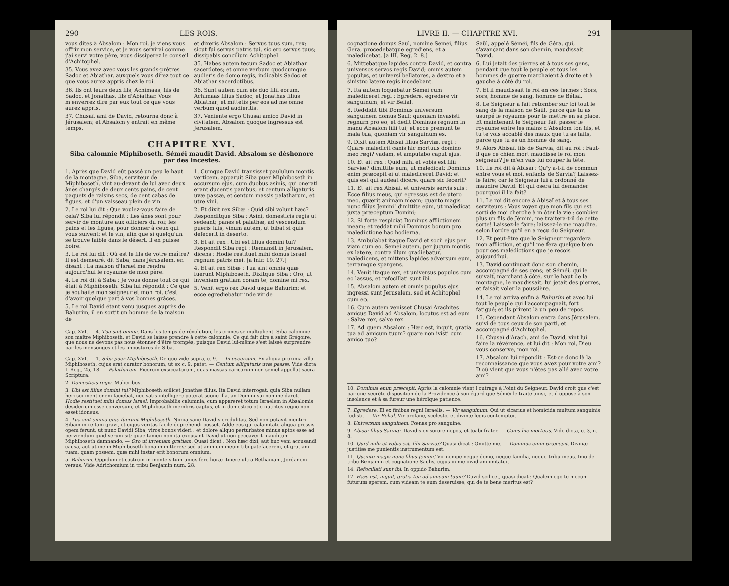290 LES ROIS.
vous dites à Absalom : Mon roi, je viens vous offrir mon service, et je vous servirai comme j'ai servi votre père, vous dissiperez le conseil d'Achitophel.
35. Vous avez avec vous les grands-prêtres Sadoc et Abiathar, auxquels vous direz tout ce que vous aurez appris chez le roi.
36. Ils ont leurs deux fils, Achimaas, fils de Sadoc, et Jonathas, fils d'Abiathar. Vous m'enverrez dire par eux tout ce que vous aurez appris.
37. Chusaï, ami de David, retourna donc à Jérusalem; et Absalom y entrait en même temps.
et dixeris Absalom : Servus tuus sum, rex; sicut fui servus patris tui, sic ero servus tuus; dissipabis concilium Achitophel.
35. Habes autem tecum Sadoc et Abiathar sacerdotes; et omne verbum quodcumque audieris de domo regis, indicabis Sadoc et Abiathar sacerdotibus.
36. Sunt autem cum eis duo filii eorum, Achimaas filius Sadoc, et Jonathas filius Abiathar; et mittetis per eos ad me omne verbum quod audieritis.
37. Veniente ergo Chusai amico David in civitatem, Absalom quoque ingressus est Jerusalem.
CHAPITRE XVI.
Siba calomnie Miphiboseth. Séméi maudit David. Absalom se déshonore par des incestes.
1. Après que David eût passé un peu le haut de la montagne, Siba, serviteur de Miphiboseth, vint au-devant de lui avec deux ânes chargés de deux cents pains, de cent paquets de raisins secs, de cent cabas de figues, et d'un vaisseau plein de vin.
2. Le roi lui dit : Que voulez-vous faire de cela? Siba lui répondit : Les ânes sont pour servir de monture aux officiers du roi; les pains et les figues, pour donner à ceux qui vous suivent; et le vin, afin que si quelqu'un se trouve faible dans le désert, il en puisse boire.
3. Le roi lui dit : Où est le fils de votre maître? Il est demeuré, dit Saba, dans Jérusalem, en disant : La maison d'Israël me rendra aujourd'hui le royaume de mon père.
4. Le roi dit à Saba : Je vous donne tout ce qui était à Miphiboseth. Siba lui répondit : Ce que je souhaite mon seigneur et mon roi, c'est d'avoir quelque part à vos bonnes grâces.
5. Le roi David étant venu jusques auprès de Bahurim, il en sortit un homme de la maison de
1. Cumque David transisset paululum montis verticem, apparuit Siba puer Miphiboseth in occursum ejus, cum duobus asinis, qui onerati erant ducentis panibus, et centum alligaturis uvæ passæ, et centum massis palatharum, et utre vini.
2. Et dixit rex Sibæ : Quid sibi volunt hæc? Responditque Siba : Asini, domesticis regis ut sedeant; panes et palathæ, ad vescendum pueris tuis, vinum autem, ut bibat si quis defecerit in deserto.
3. Et ait rex : Ubi est filius domini tui? Respondit Siba regi : Remansit in Jerusalem, dicens : Hodie restituet mihi domus Israel regnum patris mei. [a Infr. 19. 27.]
4. Et ait rex Sibæ : Tua sint omnia quæ fuerunt Miphiboseth. Dixitque Siba : Oro, ut inveniam gratiam coram te, domine mi rex.
5. Venit ergo rex David usque Bahurim; et ecce egrediebatur inde vir de
Cap. XVI. — 4. Tua sint omnia. Dans les temps de révolution, les crimes se multiplient. Siba calomnie son maître Miphiboseth, et David se laisse prendre à cette calomnie. Ce qui fait dire à saint Grégoire, que nous ne devons pas nous étonner d'être trompés, puisque David lui-même s'est laissé surprendre par les mensonges et les impostures de Siba.
Cap. XVI. — 1. Siba puer Miphiboseth. De quo vide supra, c. 9. — In occursum. Ex aliqua proxima villa Miphiboseth, cujus erat curator bonorum, ut ex c. 9, patet. — Centum alligaturis uvæ passæ. Vide dicta I. Reg., 25, 18. — Palatharum. Ficorum exsiccatorum, quas massas caricarum non semel appellat sacra Scriptura.
2. Domesticis regis. Mulicribus.
3. Ubi est filius domini tui? Miphiboseth scilicet Jonathæ filius. Ita David interrogat, quia Siba nullam heri sui mentionem faciebat, nec satis intelligere poterat suone illa, an Domini sui nomine daret. — Hodie restituet mihi domus Israel. Improbabilis calumnia, cum appareret totum Israelem in Absalomis desiderium esse conversum, et Miphiboseth membris captus, et in domestico otio nutritus regno non esset idoneus.
4. Tua sint omnia quæ fuerunt Miphiboseth. Nimia sane Davidis credulitas. Sed non putavit mentiri Sibam in re tam gravi, et cujus veritas facile deprehendi posset. Adde eos qui calamitate aliqua pressis opem ferunt, ut nunc Davidi Siba, viros bonos videri : et dolore aliquo perturbatos minus aptos esse ad perviendum quid verum sit; quae tamen non ita excusant David ut non peccaverit inauditum Miphiboseth damnando. — Oro ut inveniam gratiam. Quasi dicat : Non hæc dixi, aut huc veni accusandi causa, aut ut me in Miphiboseth bona immitteres; sed ut animum meum tibi patefacerem, et gratiam tuam, quam possem, quæ mihi instar erit bonorum omnium.
5. Bahurim. Oppidum et castrum in monte situm unius fere horæ itinere ultra Bethaniam, Jordanem versus. Vide Adrichomium in tribu Benjamin num. 28.
LIVRE II. — CHAPITRE XVI. 291
cognatione domus Saul, nomine Semei, filius Gera, procedebatque egrediens, et a maledicebat, [a III. Reg. 2. 8.]
6. Mittebatque lapides contra David, et contra universos servos regis David; omnis autem populus, et universi bellatores, a dextro et a sinistro latere regis incedebant.
7. Ita autem loquebatur Semei cum malediceret regi : Egredere, egredere vir sanguinum, et vir Belial.
8. Reddidit tibi Dominus universum sanguinem domus Saul; quoniam invasisti regnum pro eo, et dedit Dominus regnum in manu Absalom filii tui; et ecce premunt te mala tua, quoniam vir sanguinum es.
9. Dixit autem Abisai filius Sarviæ, regi : Quare maledicit canis hic mortuus domino meo regi? vadam, et amputabo caput ejus.
10. Et ait rex : Quid mihi et vobis est filii Sarviæ? dimittite eum, ut maledicat; Dominus enim præcepit ei ut malediceret David; et quis est qui audeat dicere, quare sic fecerit?
11. Et ait rex Abisai, et universis servis suis : Ecce filius meus, qui egressus est de utero meo, quærit animam meam; quanto magis nunc filius Jemini! dimittite eum, ut maledicat juxta præceptum Domini;
12. Si forte respiciat Dominus afflictionem meam; et reddat mihi Dominus bonum pro maledictione hac hodierna.
13. Ambulabat itaque David et socii ejus per viam cum eo. Semei autem, per jugum montis ex latere, contra illum gradiebatur, maledicens, et mittens lapides adversum eum, terramque spargens.
14. Venit itaque rex, et universus populus cum eo lassus, et refocillati sunt ibi.
15. Absalom autem et omnis populus ejus ingressi sunt Jerusalem, sed et Achitophel cum eo.
16. Cum autem venisset Chusai Arachites amicus David ad Absalom, locutus est ad eum : Salve rex, salve rex.
17. Ad quem Absalom : Hæc est, inquit, gratia tua ad amicum tuum? quare non ivisti cum amico tuo?
Saül, appelé Séméi, fils de Géra, qui, s'avançant dans son chemin, maudissait David,
6. Lui jetait des pierres et à tous ses gens, pendant que tout le peuple et tous les hommes de guerre marchaient à droite et à gauche à côté du roi.
7. Et il maudissait le roi en ces termes : Sors, sors, homme de sang, homme de Bélial.
8. Le Seigneur a fait retomber sur toi tout le sang de la maison de Saül, parce que tu as usurpé le royaume pour te mettre en sa place. Et maintenant le Seigneur fait passer le royaume entre les mains d'Absalom ton fils, et tu te vois accablé des maux que tu as faits, parce que tu es un homme de sang.
9. Alors Abisaï, fils de Sarvia, dit au roi : Faut-il que ce chien mort maudisse le roi mon seigneur? Je m'en vais lui couper la tête.
10. Le roi dit à Abisaï : Qu'y a-t-il de commun entre vous et moi, enfants de Sarvia? Laissez-le faire; car le Seigneur lui a ordonné de maudire David. Et qui osera lui demander pourquoi il l'a fait?
11. Le roi dit encore à Abisaï et à tous ses serviteurs : Vous voyez que mon fils qui est sorti de moi cherche à m'ôter la vie : combien plus un fils de Jémini, me traitera-t-il de cette sorte! Laissez-le faire; laissez-le me maudire, selon l'ordre qu'il en a reçu du Seigneur.
12. Et peut-être que le Seigneur regardera mon affliction, et qu'il me fera quelque bien pour ces malédictions que je reçois aujourd'hui.
13. David continuait donc son chemin, accompagné de ses gens; et Séméi, qui le suivait, marchant à côté, sur le haut de la montagne, le maudissait, lui jetait des pierres, et faisait voler la poussière.
14. Le roi arriva enfin à Bahurim et avec lui tout le peuple qui l'accompagnait, fort fatigué; et ils prirent là un peu de repos.
15. Cependant Absalom entra dans Jérusalem, suivi de tous ceux de son parti, et accompagné d'Achitophel.
16. Chusaï d'Arach, ami de David, vint lui faire la révérence, et lui dit : Mon roi, Dieu vous conserve, mon roi.
17. Absalom lui répondit : Est-ce donc là la reconnaissance que vous avez pour votre ami? D'où vient que vous n'êtes pas allé avec votre ami?
10. Dominus enim præcepit. Après la calomnie vient l'outrage à l'oint du Seigneur. David croit que c'est par une secrète disposition de la Providence à son égard que Séméi le traite ainsi, et il oppose à son insolence et à sa fureur une héroïque patience.
7. Egredere. Ei ex finibus regni Israelis. — Vir sanguinum. Qui ut sicarius et homicida multum sanguinis fudisti. — Vir Belial. Vir profane, scelesto, et divinæ legis contemptor.
8. Universum sanguinem. Pœnas pro sanguine.
9. Abisai filius Sarviæ. Davidis ex sorore nepos, et Joabi frater. — Canis hic mortuus. Vide dicta, c. 3, n. 8.
10. Quid mihi et vobis est, filii Sarviæ? Quasi dicat : Omitte me. — Dominus enim præcepit. Divinæ justitiæ me punientis instrumentum est.
11. Quanto magis nunc filius Jemini! Vir nempe neque domo, neque familia, neque tribu meus. Imo de tribu Benjamin et cognatione Saulis, cujus in me invidiam imitatur.
14. Refocillati sunt ibi. In oppido Bahurim.
17. Hæc est, inquit, gratia tua ad amicum tuum? David scilicet, quasi dicat : Qualem ego te mecum futurum sperem, cum videam te eum deseruisse, qui de te bene meritus est?